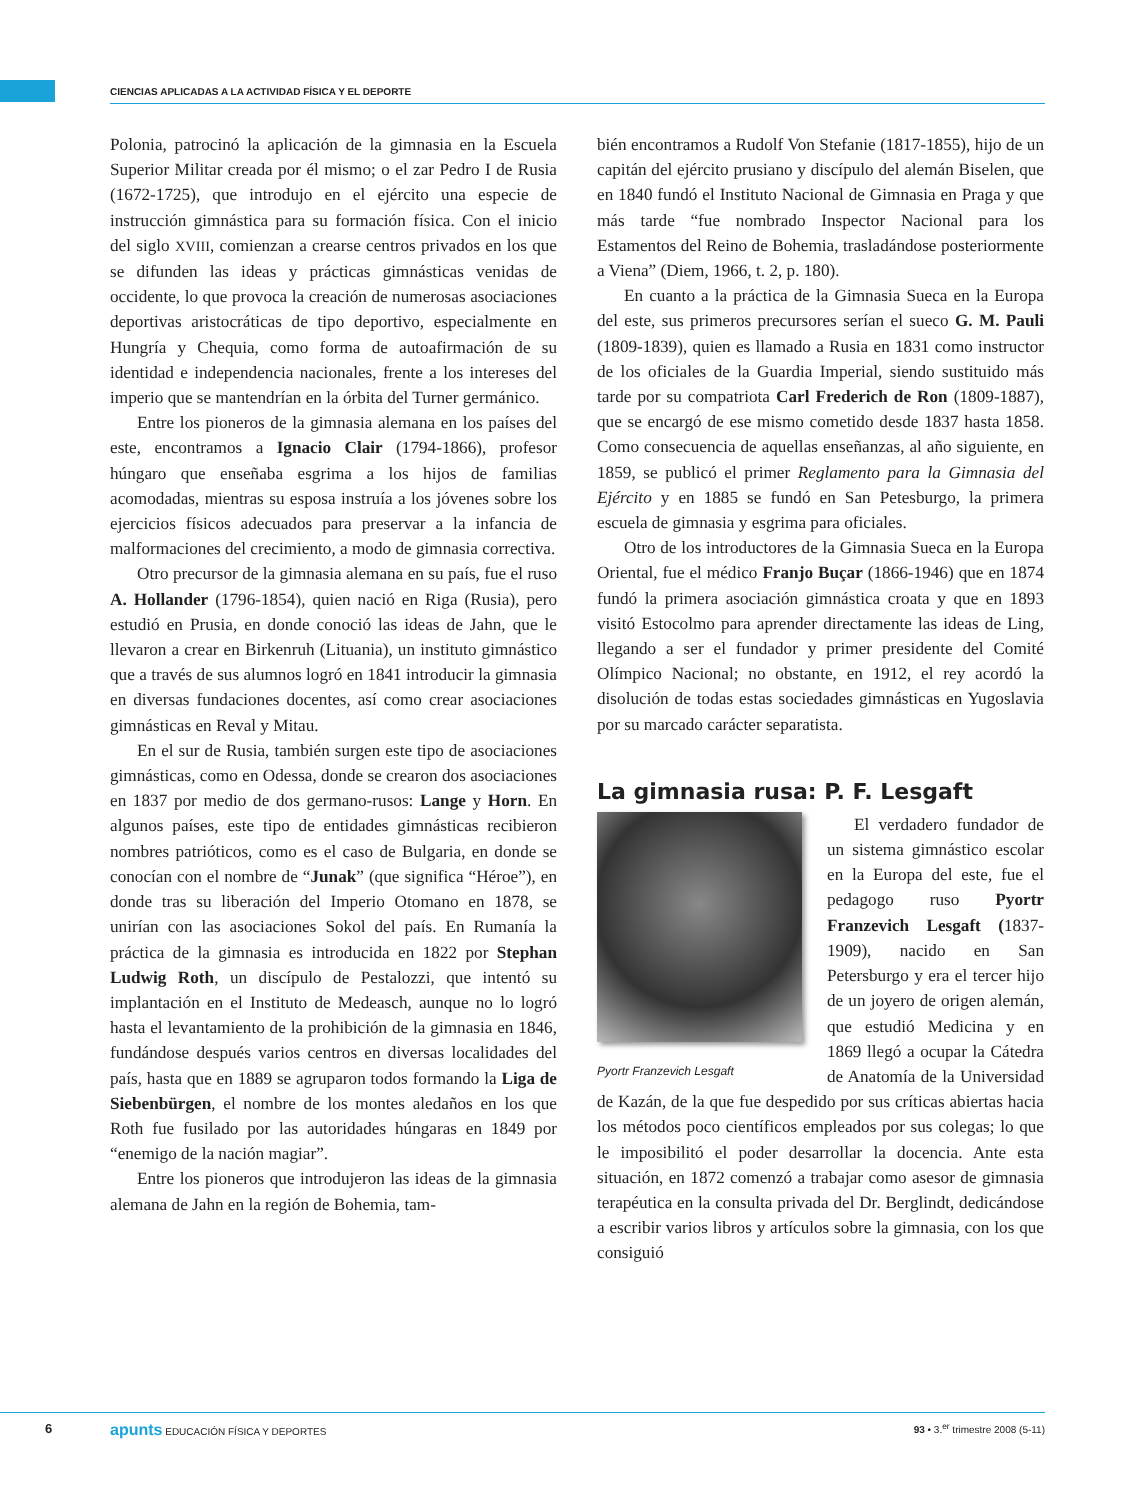CIENCIAS APLICADAS A LA ACTIVIDAD FÍSICA Y EL DEPORTE
Polonia, patrocinó la aplicación de la gimnasia en la Escuela Superior Militar creada por él mismo; o el zar Pedro I de Rusia (1672-1725), que introdujo en el ejército una especie de instrucción gimnástica para su formación física. Con el inicio del siglo XVIII, comienzan a crearse centros privados en los que se difunden las ideas y prácticas gimnásticas venidas de occidente, lo que provoca la creación de numerosas asociaciones deportivas aristocráticas de tipo deportivo, especialmente en Hungría y Chequia, como forma de autoafirmación de su identidad e independencia nacionales, frente a los intereses del imperio que se mantendrían en la órbita del Turner germánico.
Entre los pioneros de la gimnasia alemana en los países del este, encontramos a Ignacio Clair (1794-1866), profesor húngaro que enseñaba esgrima a los hijos de familias acomodadas, mientras su esposa instruía a los jóvenes sobre los ejercicios físicos adecuados para preservar a la infancia de malformaciones del crecimiento, a modo de gimnasia correctiva.
Otro precursor de la gimnasia alemana en su país, fue el ruso A. Hollander (1796-1854), quien nació en Riga (Rusia), pero estudió en Prusia, en donde conoció las ideas de Jahn, que le llevaron a crear en Birkenruh (Lituania), un instituto gimnástico que a través de sus alumnos logró en 1841 introducir la gimnasia en diversas fundaciones docentes, así como crear asociaciones gimnásticas en Reval y Mitau.
En el sur de Rusia, también surgen este tipo de asociaciones gimnásticas, como en Odessa, donde se crearon dos asociaciones en 1837 por medio de dos germano-rusos: Lange y Horn. En algunos países, este tipo de entidades gimnásticas recibieron nombres patrióticos, como es el caso de Bulgaria, en donde se conocían con el nombre de “Junak” (que significa “Héroe”), en donde tras su liberación del Imperio Otomano en 1878, se unirían con las asociaciones Sokol del país. En Rumanía la práctica de la gimnasia es introducida en 1822 por Stephan Ludwig Roth, un discípulo de Pestalozzi, que intentó su implantación en el Instituto de Medeasch, aunque no lo logró hasta el levantamiento de la prohibición de la gimnasia en 1846, fundándose después varios centros en diversas localidades del país, hasta que en 1889 se agruparon todos formando la Liga de Siebenbürgen, el nombre de los montes aledaños en los que Roth fue fusilado por las autoridades húngaras en 1849 por “enemigo de la nación magiar”.
Entre los pioneros que introdujeron las ideas de la gimnasia alemana de Jahn en la región de Bohemia, tam-
bién encontramos a Rudolf Von Stefanie (1817-1855), hijo de un capitán del ejército prusiano y discípulo del alemán Biselen, que en 1840 fundó el Instituto Nacional de Gimnasia en Praga y que más tarde “fue nombrado Inspector Nacional para los Estamentos del Reino de Bohemia, trasladándose posteriormente a Viena” (Diem, 1966, t. 2, p. 180).
En cuanto a la práctica de la Gimnasia Sueca en la Europa del este, sus primeros precursores serían el sueco G. M. Pauli (1809-1839), quien es llamado a Rusia en 1831 como instructor de los oficiales de la Guardia Imperial, siendo sustituido más tarde por su compatriota Carl Frederich de Ron (1809-1887), que se encargó de ese mismo cometido desde 1837 hasta 1858. Como consecuencia de aquellas enseñanzas, al año siguiente, en 1859, se publicó el primer Reglamento para la Gimnasia del Ejército y en 1885 se fundó en San Petesburgo, la primera escuela de gimnasia y esgrima para oficiales.
Otro de los introductores de la Gimnasia Sueca en la Europa Oriental, fue el médico Franjo Buçar (1866-1946) que en 1874 fundó la primera asociación gimnástica croata y que en 1893 visitó Estocolmo para aprender directamente las ideas de Ling, llegando a ser el fundador y primer presidente del Comité Olímpico Nacional; no obstante, en 1912, el rey acordó la disolución de todas estas sociedades gimnásticas en Yugoslavia por su marcado carácter separatista.
La gimnasia rusa: P. F. Lesgaft
Pyortr Franzevich Lesgaft
El verdadero fundador de un sistema gimnástico escolar en la Europa del este, fue el pedagogo ruso Pyortr Franzevich Lesgaft (1837-1909), nacido en San Petersburgo y era el tercer hijo de un joyero de origen alemán, que estudió Medicina y en 1869 llegó a ocupar la Cátedra de Anatomía de la Universidad de Kazán, de la que fue despedido por sus críticas abiertas hacia los métodos poco científicos empleados por sus colegas; lo que le imposibilitó el poder desarrollar la docencia. Ante esta situación, en 1872 comenzó a trabajar como asesor de gimnasia terapéutica en la consulta privada del Dr. Berglindt, dedicándose a escribir varios libros y artículos sobre la gimnasia, con los que consiguió
6 apunts EDUCACIÓN FÍSICA Y DEPORTES 93 • 3.<sup>er</sup> trimestre 2008 (5-11)